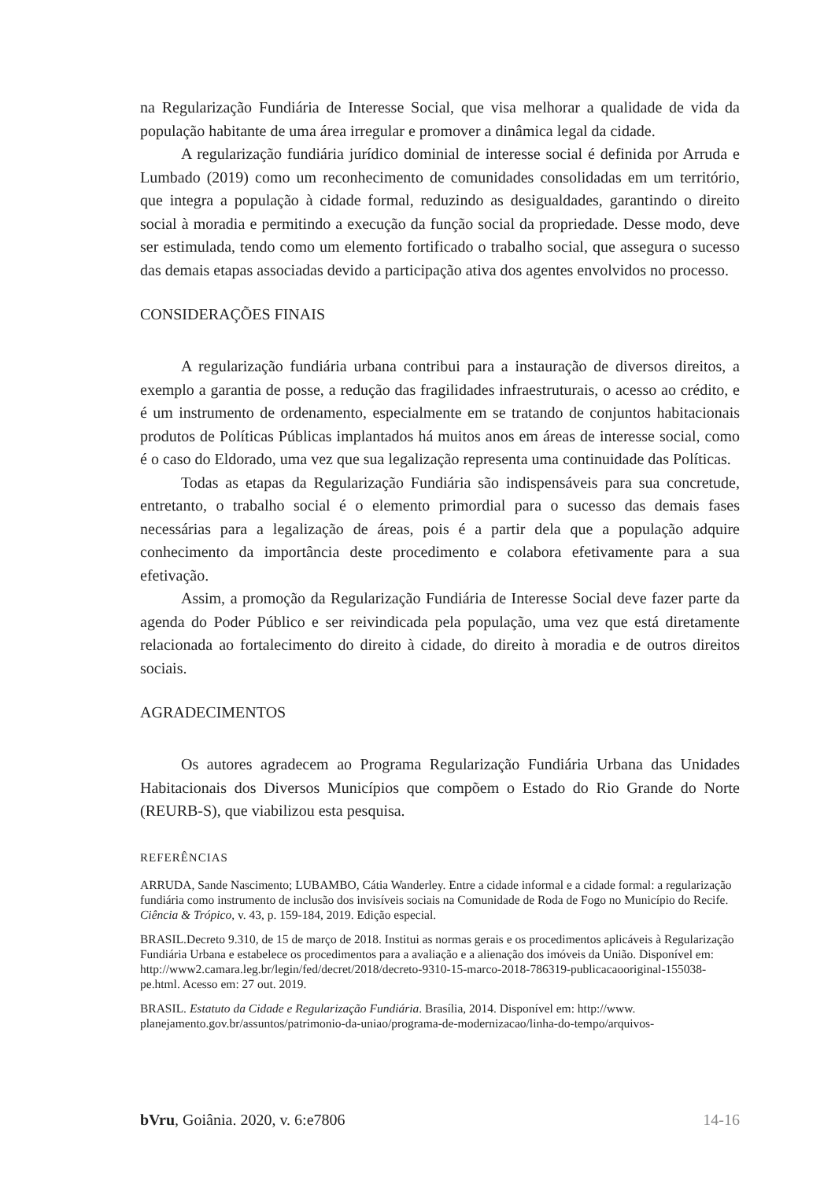na Regularização Fundiária de Interesse Social, que visa melhorar a qualidade de vida da população habitante de uma área irregular e promover a dinâmica legal da cidade.
A regularização fundiária jurídico dominial de interesse social é definida por Arruda e Lumbado (2019) como um reconhecimento de comunidades consolidadas em um território, que integra a população à cidade formal, reduzindo as desigualdades, garantindo o direito social à moradia e permitindo a execução da função social da propriedade. Desse modo, deve ser estimulada, tendo como um elemento fortificado o trabalho social, que assegura o sucesso das demais etapas associadas devido a participação ativa dos agentes envolvidos no processo.
CONSIDERAÇÕES FINAIS
A regularização fundiária urbana contribui para a instauração de diversos direitos, a exemplo a garantia de posse, a redução das fragilidades infraestruturais, o acesso ao crédito, e é um instrumento de ordenamento, especialmente em se tratando de conjuntos habitacionais produtos de Políticas Públicas implantados há muitos anos em áreas de interesse social, como é o caso do Eldorado, uma vez que sua legalização representa uma continuidade das Políticas.
Todas as etapas da Regularização Fundiária são indispensáveis para sua concretude, entretanto, o trabalho social é o elemento primordial para o sucesso das demais fases necessárias para a legalização de áreas, pois é a partir dela que a população adquire conhecimento da importância deste procedimento e colabora efetivamente para a sua efetivação.
Assim, a promoção da Regularização Fundiária de Interesse Social deve fazer parte da agenda do Poder Público e ser reivindicada pela população, uma vez que está diretamente relacionada ao fortalecimento do direito à cidade, do direito à moradia e de outros direitos sociais.
AGRADECIMENTOS
Os autores agradecem ao Programa Regularização Fundiária Urbana das Unidades Habitacionais dos Diversos Municípios que compõem o Estado do Rio Grande do Norte (REURB-S), que viabilizou esta pesquisa.
REFERÊNCIAS
ARRUDA, Sande Nascimento; LUBAMBO, Cátia Wanderley. Entre a cidade informal e a cidade formal: a regularização fundiária como instrumento de inclusão dos invisíveis sociais na Comunidade de Roda de Fogo no Município do Recife. Ciência & Trópico, v. 43, p. 159-184, 2019. Edição especial.
BRASIL.Decreto 9.310, de 15 de março de 2018. Institui as normas gerais e os procedimentos aplicáveis à Regularização Fundiária Urbana e estabelece os procedimentos para a avaliação e a alienação dos imóveis da União. Disponível em: http://www2.camara.leg.br/legin/fed/decret/2018/decreto-9310-15-marco-2018-786319-publicacaooriginal-155038-pe.html. Acesso em: 27 out. 2019.
BRASIL. Estatuto da Cidade e Regularização Fundiária. Brasília, 2014. Disponível em: http://www. planejamento.gov.br/assuntos/patrimonio-da-uniao/programa-de-modernizacao/linha-do-tempo/arquivos-
bVru, Goiânia. 2020, v. 6:e7806 14-16